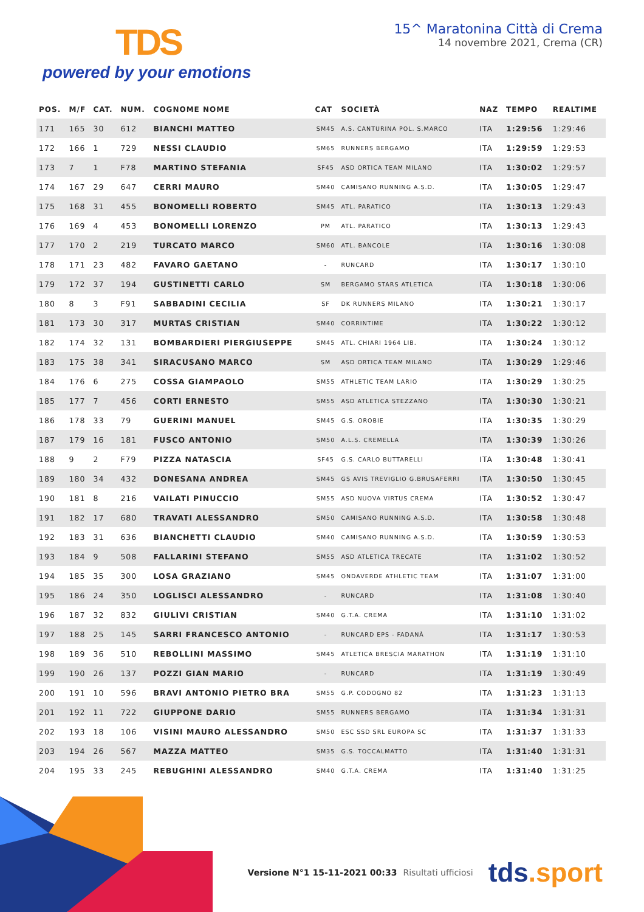TDS
powered by your emotions
15^ Maratonina Città di Crema
14 novembre 2021, Crema (CR)
| POS. | M/F | CAT. | NUM. | COGNOME NOME | CAT | SOCIETÀ | NAZ | TEMPO | REALTIME |
| --- | --- | --- | --- | --- | --- | --- | --- | --- | --- |
| 171 | 165 | 30 | 612 | BIANCHI MATTEO | SM45 | A.S. CANTURINA POL. S.MARCO | ITA | 1:29:56 | 1:29:46 |
| 172 | 166 | 1 | 729 | NESSI CLAUDIO | SM65 | RUNNERS BERGAMO | ITA | 1:29:59 | 1:29:53 |
| 173 | 7 | 1 | F78 | MARTINO STEFANIA | SF45 | ASD ORTICA TEAM MILANO | ITA | 1:30:02 | 1:29:57 |
| 174 | 167 | 29 | 647 | CERRI MAURO | SM40 | CAMISANO RUNNING A.S.D. | ITA | 1:30:05 | 1:29:47 |
| 175 | 168 | 31 | 455 | BONOMELLI ROBERTO | SM45 | ATL. PARATICO | ITA | 1:30:13 | 1:29:43 |
| 176 | 169 | 4 | 453 | BONOMELLI LORENZO | PM | ATL. PARATICO | ITA | 1:30:13 | 1:29:43 |
| 177 | 170 | 2 | 219 | TURCATO MARCO | SM60 | ATL. BANCOLE | ITA | 1:30:16 | 1:30:08 |
| 178 | 171 | 23 | 482 | FAVARO GAETANO | - | RUNCARD | ITA | 1:30:17 | 1:30:10 |
| 179 | 172 | 37 | 194 | GUSTINETTI CARLO | SM | BERGAMO STARS ATLETICA | ITA | 1:30:18 | 1:30:06 |
| 180 | 8 | 3 | F91 | SABBADINI CECILIA | SF | DK RUNNERS MILANO | ITA | 1:30:21 | 1:30:17 |
| 181 | 173 | 30 | 317 | MURTAS CRISTIAN | SM40 | CORRINTIME | ITA | 1:30:22 | 1:30:12 |
| 182 | 174 | 32 | 131 | BOMBARDIERI PIERGIUSEPPE | SM45 | ATL. CHIARI 1964 LIB. | ITA | 1:30:24 | 1:30:12 |
| 183 | 175 | 38 | 341 | SIRACUSANO MARCO | SM | ASD ORTICA TEAM MILANO | ITA | 1:30:29 | 1:29:46 |
| 184 | 176 | 6 | 275 | COSSA GIAMPAOLO | SM55 | ATHLETIC TEAM LARIO | ITA | 1:30:29 | 1:30:25 |
| 185 | 177 | 7 | 456 | CORTI ERNESTO | SM55 | ASD ATLETICA STEZZANO | ITA | 1:30:30 | 1:30:21 |
| 186 | 178 | 33 | 79 | GUERINI MANUEL | SM45 | G.S. OROBIE | ITA | 1:30:35 | 1:30:29 |
| 187 | 179 | 16 | 181 | FUSCO ANTONIO | SM50 | A.L.S. CREMELLA | ITA | 1:30:39 | 1:30:26 |
| 188 | 9 | 2 | F79 | PIZZA NATASCIA | SF45 | G.S. CARLO BUTTARELLI | ITA | 1:30:48 | 1:30:41 |
| 189 | 180 | 34 | 432 | DONESANA ANDREA | SM45 | GS AVIS TREVIGLIO G.BRUSAFERRI | ITA | 1:30:50 | 1:30:45 |
| 190 | 181 | 8 | 216 | VAILATI PINUCCIO | SM55 | ASD NUOVA VIRTUS CREMA | ITA | 1:30:52 | 1:30:47 |
| 191 | 182 | 17 | 680 | TRAVATI ALESSANDRO | SM50 | CAMISANO RUNNING A.S.D. | ITA | 1:30:58 | 1:30:48 |
| 192 | 183 | 31 | 636 | BIANCHETTI CLAUDIO | SM40 | CAMISANO RUNNING A.S.D. | ITA | 1:30:59 | 1:30:53 |
| 193 | 184 | 9 | 508 | FALLARINI STEFANO | SM55 | ASD ATLETICA TRECATE | ITA | 1:31:02 | 1:30:52 |
| 194 | 185 | 35 | 300 | LOSA GRAZIANO | SM45 | ONDAVERDE ATHLETIC TEAM | ITA | 1:31:07 | 1:31:00 |
| 195 | 186 | 24 | 350 | LOGLISCI ALESSANDRO | - | RUNCARD | ITA | 1:31:08 | 1:30:40 |
| 196 | 187 | 32 | 832 | GIULIVI CRISTIAN | SM40 | G.T.A. CREMA | ITA | 1:31:10 | 1:31:02 |
| 197 | 188 | 25 | 145 | SARRI FRANCESCO ANTONIO | - | RUNCARD EPS - FADANÀ | ITA | 1:31:17 | 1:30:53 |
| 198 | 189 | 36 | 510 | REBOLLINI MASSIMO | SM45 | ATLETICA BRESCIA MARATHON | ITA | 1:31:19 | 1:31:10 |
| 199 | 190 | 26 | 137 | POZZI GIAN MARIO | - | RUNCARD | ITA | 1:31:19 | 1:30:49 |
| 200 | 191 | 10 | 596 | BRAVI ANTONIO PIETRO BRA | SM55 | G.P. CODOGNO 82 | ITA | 1:31:23 | 1:31:13 |
| 201 | 192 | 11 | 722 | GIUPPONE DARIO | SM55 | RUNNERS BERGAMO | ITA | 1:31:34 | 1:31:31 |
| 202 | 193 | 18 | 106 | VISINI MAURO ALESSANDRO | SM50 | ESC SSD SRL EUROPA SC | ITA | 1:31:37 | 1:31:33 |
| 203 | 194 | 26 | 567 | MAZZA MATTEO | SM35 | G.S. TOCCALMATTO | ITA | 1:31:40 | 1:31:31 |
| 204 | 195 | 33 | 245 | REBUGHINI ALESSANDRO | SM40 | G.T.A. CREMA | ITA | 1:31:40 | 1:31:25 |
Versione N°1 15-11-2021 00:33 Risultati ufficiosi
tds.sport